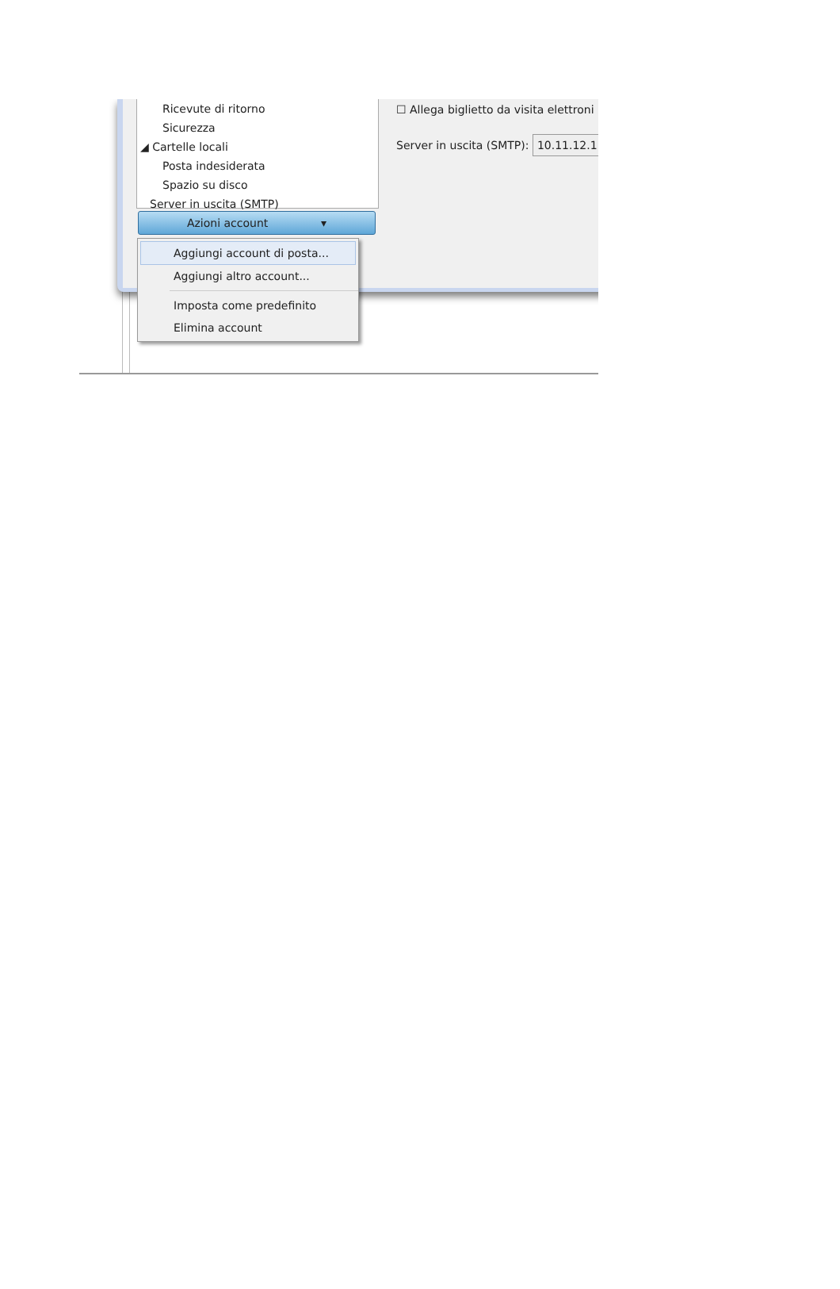Ricevute di ritorno
Sicurezza
◢ Cartelle locali
Posta indesiderata
Spazio su disco
Server in uscita (SMTP)
Azioni account ▾
Aggiungi account di posta...
Aggiungi altro account...
Imposta come predefinito
Elimina account
☐ Allega biglietto da visita elettroni
Server in uscita (SMTP): 10.11.12.1